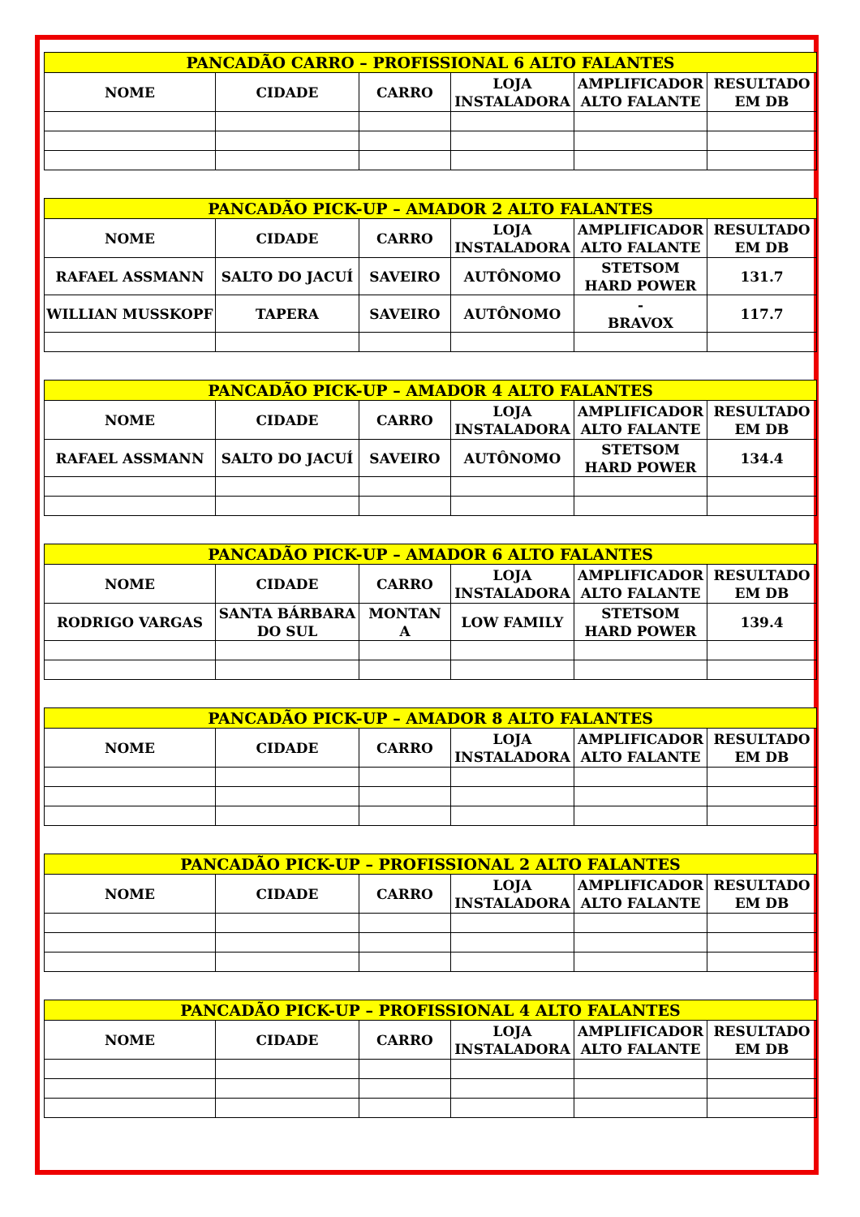| PANCADÃO CARRO – PROFISSIONAL 6 ALTO FALANTES | | | | | |
| --- | --- | --- | --- | --- | --- |
| NOME | CIDADE | CARRO | LOJA INSTALADORA | AMPLIFICADOR ALTO FALANTE | RESULTADO EM DB |
| PANCADÃO PICK-UP – AMADOR 2 ALTO FALANTES | | | | | |
| --- | --- | --- | --- | --- | --- |
| NOME | CIDADE | CARRO | LOJA INSTALADORA | AMPLIFICADOR ALTO FALANTE | RESULTADO EM DB |
| RAFAEL ASSMANN | SALTO DO JACUÍ | SAVEIRO | AUTÔNOMO | STETSOM HARD POWER | 131.7 |
| WILLIAN MUSSKOPF | TAPERA | SAVEIRO | AUTÔNOMO | - BRAVOX | 117.7 |
| PANCADÃO PICK-UP – AMADOR 4 ALTO FALANTES | | | | | |
| --- | --- | --- | --- | --- | --- |
| NOME | CIDADE | CARRO | LOJA INSTALADORA | AMPLIFICADOR ALTO FALANTE | RESULTADO EM DB |
| RAFAEL ASSMANN | SALTO DO JACUÍ | SAVEIRO | AUTÔNOMO | STETSOM HARD POWER | 134.4 |
| PANCADÃO PICK-UP – AMADOR 6 ALTO FALANTES | | | | | |
| --- | --- | --- | --- | --- | --- |
| NOME | CIDADE | CARRO | LOJA INSTALADORA | AMPLIFICADOR ALTO FALANTE | RESULTADO EM DB |
| RODRIGO VARGAS | SANTA BÁRBARA DO SUL | MONTAN A | LOW FAMILY | STETSOM HARD POWER | 139.4 |
| PANCADÃO PICK-UP – AMADOR 8 ALTO FALANTES | | | | | |
| --- | --- | --- | --- | --- | --- |
| NOME | CIDADE | CARRO | LOJA INSTALADORA | AMPLIFICADOR ALTO FALANTE | RESULTADO EM DB |
| PANCADÃO PICK-UP – PROFISSIONAL 2 ALTO FALANTES | | | | | |
| --- | --- | --- | --- | --- | --- |
| NOME | CIDADE | CARRO | LOJA INSTALADORA | AMPLIFICADOR ALTO FALANTE | RESULTADO EM DB |
| PANCADÃO PICK-UP – PROFISSIONAL 4 ALTO FALANTES | | | | | |
| --- | --- | --- | --- | --- | --- |
| NOME | CIDADE | CARRO | LOJA INSTALADORA | AMPLIFICADOR ALTO FALANTE | RESULTADO EM DB |